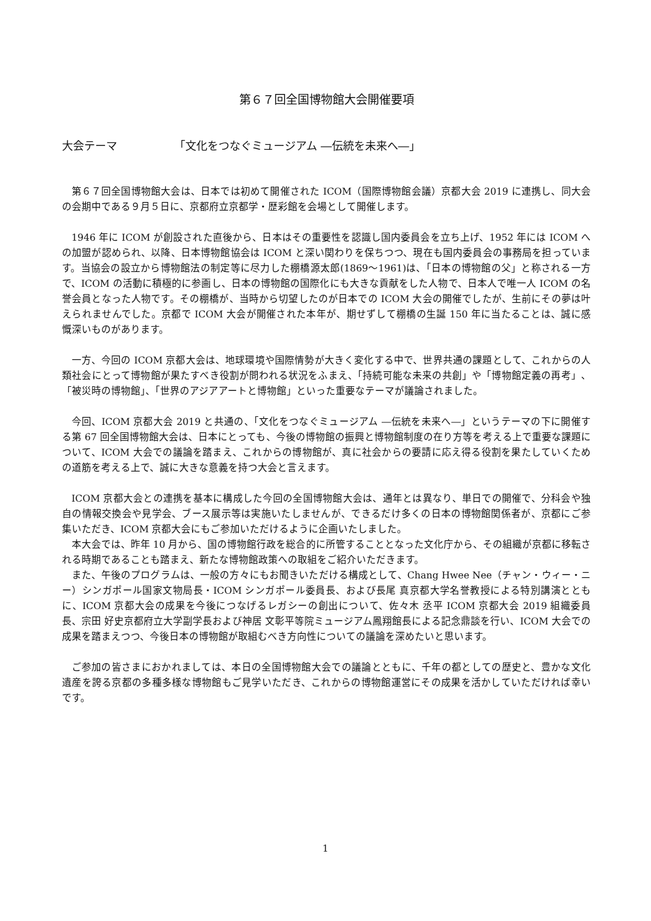第６７回全国博物館大会開催要項
大会テーマ 「文化をつなぐミュージアム ―伝統を未来へ―」
第６７回全国博物館大会は、日本では初めて開催された ICOM（国際博物館会議）京都大会 2019 に連携し、同大会の会期中である９月５日に、京都府立京都学・歴彩館を会場として開催します。
1946 年に ICOM が創設された直後から、日本はその重要性を認識し国内委員会を立ち上げ、1952 年には ICOM への加盟が認められ、以降、日本博物館協会は ICOM と深い関わりを保ちつつ、現在も国内委員会の事務局を担っています。当協会の設立から博物館法の制定等に尽力した棚橋源太郎(1869～1961)は、「日本の博物館の父」と称される一方で、ICOM の活動に積極的に参画し、日本の博物館の国際化にも大きな貢献をした人物で、日本人で唯一人 ICOM の名誉会員となった人物です。その棚橋が、当時から切望したのが日本での ICOM 大会の開催でしたが、生前にその夢は叶えられませんでした。京都で ICOM 大会が開催された本年が、期せずして棚橋の生誕 150 年に当たることは、誠に感慨深いものがあります。
一方、今回の ICOM 京都大会は、地球環境や国際情勢が大きく変化する中で、世界共通の課題として、これからの人類社会にとって博物館が果たすべき役割が問われる状況をふまえ、「持続可能な未来の共創」や「博物館定義の再考」、「被災時の博物館」、「世界のアジアアートと博物館」といった重要なテーマが議論されました。
今回、ICOM 京都大会 2019 と共通の、「文化をつなぐミュージアム ―伝統を未来へ―」というテーマの下に開催する第 67 回全国博物館大会は、日本にとっても、今後の博物館の振興と博物館制度の在り方等を考える上で重要な課題について、ICOM 大会での議論を踏まえ、これからの博物館が、真に社会からの要請に応え得る役割を果たしていくための道筋を考える上で、誠に大きな意義を持つ大会と言えます。
ICOM 京都大会との連携を基本に構成した今回の全国博物館大会は、通年とは異なり、単日での開催で、分科会や独自の情報交換会や見学会、ブース展示等は実施いたしませんが、できるだけ多くの日本の博物館関係者が、京都にご参集いただき、ICOM 京都大会にもご参加いただけるように企画いたしました。
本大会では、昨年 10 月から、国の博物館行政を総合的に所管することとなった文化庁から、その組織が京都に移転される時期であることも踏まえ、新たな博物館政策への取組をご紹介いただきます。
また、午後のプログラムは、一般の方々にもお聞きいただける構成として、Chang Hwee Nee（チャン・ウィー・ニー）シンガポール国家文物局長・ICOM シンガポール委員長、および長尾 真京都大学名誉教授による特別講演とともに、ICOM 京都大会の成果を今後につなげるレガシーの創出について、佐々木 丞平 ICOM 京都大会 2019 組織委員長、宗田 好史京都府立大学副学長および神居 文彰平等院ミュージアム鳳翔館長による記念鼎談を行い、ICOM 大会での成果を踏まえつつ、今後日本の博物館が取組むべき方向性についての議論を深めたいと思います。
ご参加の皆さまにおかれましては、本日の全国博物館大会での議論とともに、千年の都としての歴史と、豊かな文化遺産を誇る京都の多種多様な博物館もご見学いただき、これからの博物館運営にその成果を活かしていただければ幸いです。
1